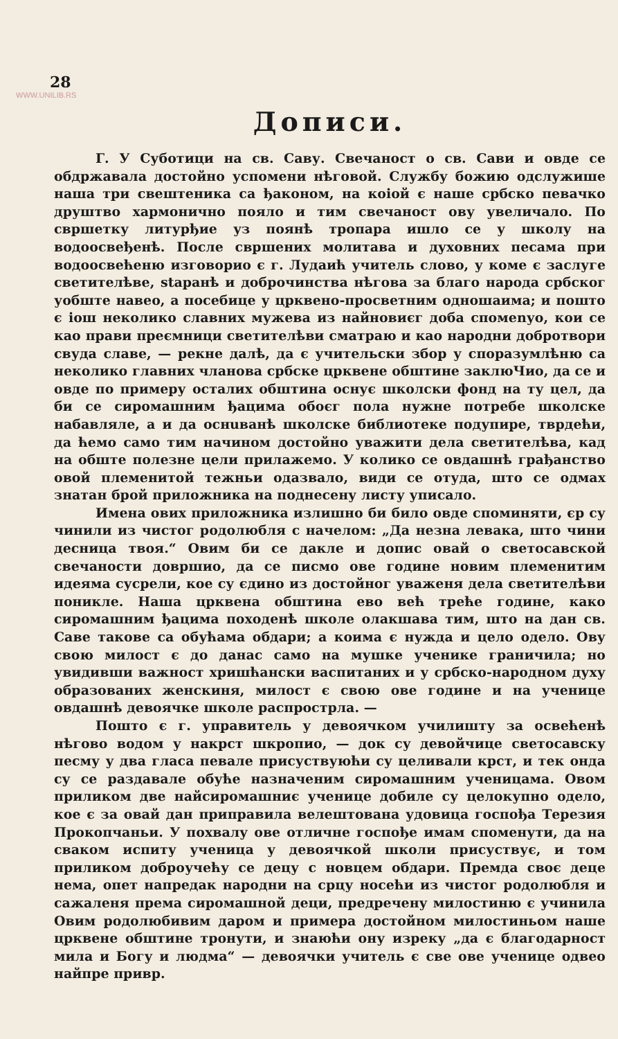28
WWW.UNILIB.RS
Дописи.
Г. У Суботици на св. Саву. Свечаност о св. Сави и овде се обдржавала достойно успомени нѣговой. Службу божию одслужише наша три свештеника са ђаконом, на коіой є наше србско певачко друштво хармонично пояло и тим свечаност ову увеличало. По свршетку литурђие уз поянѣ тропара ишло се у школу на водоосвеђенѣ. После свршених молитава и духовних песама при водоосвећеню изговорио є г. Лудаић учитель слово, у коме є заслуге светителѣве, staранѣ и доброчинства нѣгова за благо народа србског уобште навео, а посебице у црквено-просветним одношаима; и пошто є іош неколико славних мужева из найновиєг доба спомenуо, кои се као прави преємници светителѣви сматраю и као народни добротвори свуда славе, — рекне далѣ, да є учительски збор у споразумлѣню са неколико главних чланова србске црквене обштине заклюЧио, да се и овде по примеру осталих обштина оснує школски фонд на ту цел, да би се сиромашним ђацима обоєг пола нужне потребе школске набавляле, а и да оснuванѣ школске библиотеке подупире, тврдећи, да ћемо само тим начином достойно уважити дела светителѣва, кад на обште полезне цели прилажемо. У колико се овдашнѣ грађанство овой племенитой тежньи одазвало, види се отуда, што се одмах знатан брой приложника на поднесену листу уписало.
Имена ових приложника излишно би било овде споминяти, єр су чинили из чистог родолюбля с начелом: „Да незна левака, што чини десница твоя.“ Овим би се дакле и допис овай о светосавской свечаности довршио, да се писмо ове године новим племенитим идеяма сусрели, кое су єдино из достойног уваженя дела светителѣви поникле. Наша црквена обштина ево већ треће године, како сиромашним ђацима походенѣ школе олакшава тим, што на дан св. Саве такове са обућама обдари; а коима є нужда и цело одело. Ову свою милост є до данас само на мушке ученике граничила; но увидивши важност хришћански васпитаних и у србско-народном духу образованих женскиня, милост є свою ове године и на ученице овдашнѣ девоячке школе распрострла. —
Пошто є г. управитель у девоячком училишту за освећенѣ нѣгово водом у накрст шкропио, — док су девойчице светосавску песму у два гласа певале присуствуюћи су целивали крст, и тек онда су се раздавале обуће назначеним сиромашним ученицама. Овом приликом две найсиромашниє ученице добиле су целокупно одело, кое є за овай дан приправила велештована удовица госпођа Терезия Прокопчаньи. У похвалу ове отличне госпође имам споменути, да на сваком испиту ученица у девоячкой школи присуствує, и том приликом доброучећу се децу с новцем обдари. Премда своє деце нема, опет напредак народни на срцу носећи из чистог родолюбля и сажаленя према сиромашной деци, предречену милостиню є учинила Овим родолюбивим даром и примера достойном милостиньом наше црквене обштине тронути, и знаюћи ону изреку „да є благодарност мила и Богу и людма“ — девоячки учитель є све ове ученице одвео найпре привр.